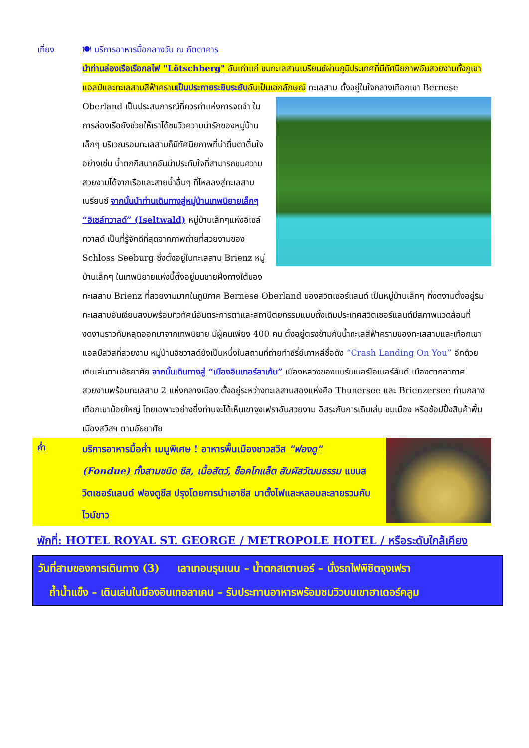เที่ยง 🍽 บริการอาหารมื้อกลางวัน ณ ภัตตาคาร
นำท่านล่องเรือเรือกลไฟ "Lötschberg" อันเก่าแก่ ชมทะเลสาบเบรียนซ์ผ่านภูมิประเทศที่มีทัศนียภาพอันสวยงามทั้งภูเขาแอลป์และทะเลสาบสีฟ้าครามเป็นประกายระยิบระยับอันเป็นเอกลักษณ์ ทะเลสาบ
ตั้งอยู่ในใจกลางเทือกเขา Bernese Oberland เป็นประสบการณ์ที่ควรค่าแห่งการจดจำ ในการล่องเรือยังช่วยให้เราได้ชมวิวความน่ารักของหมู่บ้านเล็กๆ บริเวณรอบทะเลสาบก็มีทัศนียภาพที่น่าตื่นตาตื่นใจ อย่างเช่น น้ำตกกีสบาคอันน่าประทับใจที่สามารถชมความสวยงามได้จากเรือและสายน้ำอื่นๆ ที่ไหลลงสู่ทะเลสาบเบรียนซ์ จากนั้นนำท่านเดินทางสู่หมู่บ้านเทพนิยายเล็กๆ “อิเซล์ทวาลด์” (Iseltwald) หมู่บ้านเล็กๆแห่งอิเซล์ทวาลด์ เป็นที่รู้จักดีที่สุดจากภาพถ่ายที่สวยงามของ Schloss Seeburg ซึ่งตั้งอยู่ในทะเลสาบ Brienz หมู่บ้านเล็กๆ ในเทพนิยายแห่งนี้ตั้งอยู่บนชายฝั่งทางใต้ของทะเลสาบ Brienz ที่สวยงามมากในภูมิภาค Bernese Oberland ของสวิตเซอร์แลนด์ เป็นหมู่บ้านเล็กๆ ที่งดงามตั้งอยู่ริมทะเลสาบอันเงียบสงบพร้อมทิวทัศน์อันตระการตาและสถาปัตยกรรมแบบดั้งเดิมประเทศสวิตเซอร์แลนด์มีสภาพแวดล้อมที่งดงามราวกับหลุดออกมาจากเทพนิยาย มีผู้คนเพียง 400 คน ตั้งอยู่ตรงข้ามกับน้ำทะเลสีฟ้าครามของทะเลสาบและเทือกเขาแอลป์สวิสที่สวยงาม หมู่บ้านอิซวาลด์ยังเป็นหนึ่งในสถานที่ถ่ายทำซีรี่ย์เกาหลีชื่อดัง “Crash Landing On You” อีกด้วย เดินเล่นตามอัธยาศัย จากนั้นเดินทางสู่ “เมืองอินเทอร์ลาเก้น” เมืองหลวงของแบร์นเนอร์โอเบอร์ลันด์ เมืองตากอากาศ สวยงามพร้อมทะเลสาบ 2 แห่งกลางเมือง ตั้งอยู่ระหว่างทะเลสาบสองแห่งคือ Thunersee และ Brienzersee ท่ามกลางเทือกเขาน้อยใหญ่ โดยเฉพาะอย่างยิ่งท่านจะได้เห็นเขาจุงเฟราอันสวยงาม อิสระกับการเดินเล่น ชมเมือง หรือช้อปปิ้งสินค้าพื้นเมืองสวิสฯ ตามอัธยาศัย
ค่ำ
บริการอาหารมื้อค่ำ เมนูพิเศษ ! อาหารพื้นเมืองชาวสวิส "ฟองดู" (Fondue) ทั้งสามชนิด ชีส, เนื้อสัตว์, ช็อคโกแล็ต สัมผัสวัฒนธรรม แบบสวิตเซอร์แลนด์ ฟองดูชีส ปรุงโดยการนำเอาชีส มาตั้งไฟและหลอมละลายรวมกับไวน์ขาว
พักที่: HOTEL ROYAL ST. GEORGE / METROPOLE HOTEL / หรือระดับใกล้เคียง
วันที่สามของการเดินทาง (3) เลาเทอบรุนเนน – น้ำตกสเตาบอร์ – นั่งรถไฟพิชิตจุงเฟรา
ถ้ำน้ำแข็ง – เดินเล่นในมืองอินเทอลาเคน – รับประทานอาหารพร้อมชมวิวบนเขาฮาเดอร์คลูม